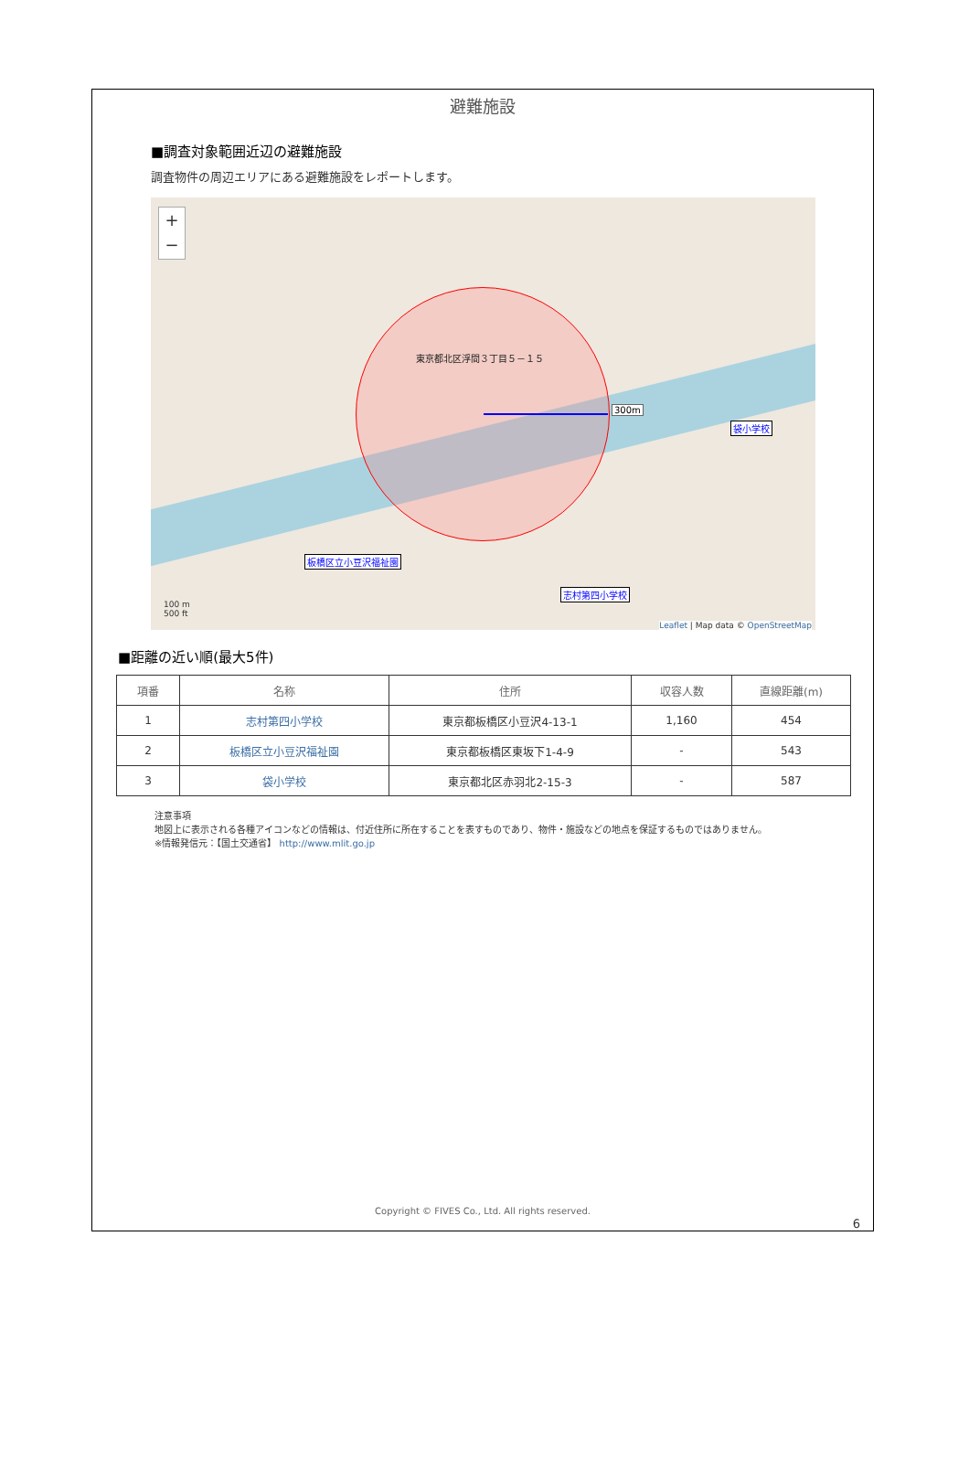避難施設
■調査対象範囲近辺の避難施設
調査物件の周辺エリアにある避難施設をレポートします。
+
−
東京都北区浮間３丁目５－１５
300m
袋小学校
板橋区立小豆沢福祉園
志村第四小学校
100 m
500 ft
Leaflet | Map data © OpenStreetMap
■距離の近い順(最大5件)
| 項番 | 名称 | 住所 | 収容人数 | 直線距離(m) |
| --- | --- | --- | --- | --- |
| 1 | 志村第四小学校 | 東京都板橋区小豆沢4-13-1 | 1,160 | 454 |
| 2 | 板橋区立小豆沢福祉園 | 東京都板橋区東坂下1-4-9 | - | 543 |
| 3 | 袋小学校 | 東京都北区赤羽北2-15-3 | - | 587 |
注意事項
地図上に表示される各種アイコンなどの情報は、付近住所に所在することを表すものであり、物件・施設などの地点を保証するものではありません。
※情報発信元：【国土交通省】 http://www.mlit.go.jp
Copyright © FIVES Co., Ltd. All rights reserved.
6